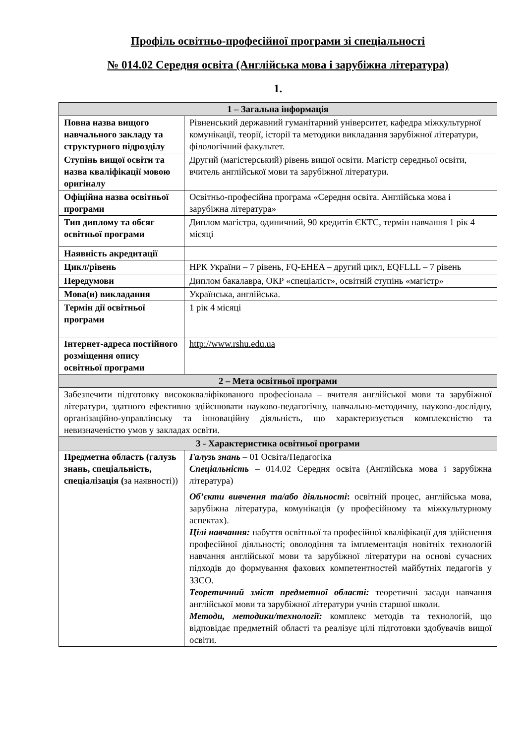Профіль освітньо-професійної програми зі спеціальності
№ 014.02 Середня освіта (Англійська мова і зарубіжна література)
1.
| 1 – Загальна інформація | |
| --- | --- |
| Повна назва вищого навчального закладу та структурного підрозділу | Рівненський державний гуманітарний університет, кафедра міжкультурної комунікації, теорії, історії та методики викладання зарубіжної літератури, філологічний факультет. |
| Ступінь вищої освіти та назва кваліфікації мовою оригіналу | Другий (магістерський) рівень вищої освіти. Магістр середньої освіти, вчитель англійської мови та зарубіжної літератури. |
| Офіційна назва освітньої програми | Освітньо-професійна програма «Середня освіта. Англійська мова і зарубіжна література» |
| Тип диплому та обсяг освітньої програми | Диплом магістра, одиничний, 90 кредитів ЄКТС, термін навчання 1 рік 4 місяці |
| Наявність акредитації | |
| Цикл/рівень | НРК України – 7 рівень, FQ-EHEA – другий цикл, EQFLLL – 7 рівень |
| Передумови | Диплом бакалавра, ОКР «спеціаліст», освітній ступінь «магістр» |
| Мова(и) викладання | Українська, англійська. |
| Термін дії освітньої програми | 1 рік 4 місяці |
| Інтернет-адреса постійного розміщення опису освітньої програми | http://www.rshu.edu.ua |
| 2 – Мета освітньої програми | |
| Забезпечити підготовку висококваліфікованого професіонала – вчителя англійської мови та зарубіжної літератури, здатного ефективно здійснювати науково-педагогічну, навчально-методичну, науково-дослідну, організаційно-управлінську та інноваційну діяльність, що характеризується комплексністю та невизначеністю умов у закладах освіти. | |
| 3 - Характеристика освітньої програми | |
| Предметна область (галузь знань, спеціальність, спеціалізація ( за наявності)) | Галузь знань – 01 Освіта/Педагогіка Спеціальність – 014.02 Середня освіта (Англійська мова і зарубіжна література) Об’єкти вивчення та/або діяльності : освітній процес, англійська мова, зарубіжна література, комунікація (у професійному та міжкультурному аспектах). Цілі навчання: набуття освітньої та професійної кваліфікації для здійснення професійної діяльності; оволодіння та імплементація новітніх технологій навчання англійської мови та зарубіжної літератури на основі сучасних підходів до формування фахових компетентностей майбутніх педагогів у ЗЗСО. Теоретичний зміст предметної області: теоретичні засади навчання англійської мови та зарубіжної літератури учнів старшої школи. Методи, методики/технології: комплекс методів та технологій, що відповідає предметній області та реалізує цілі підготовки здобувачів вищої освіти. |